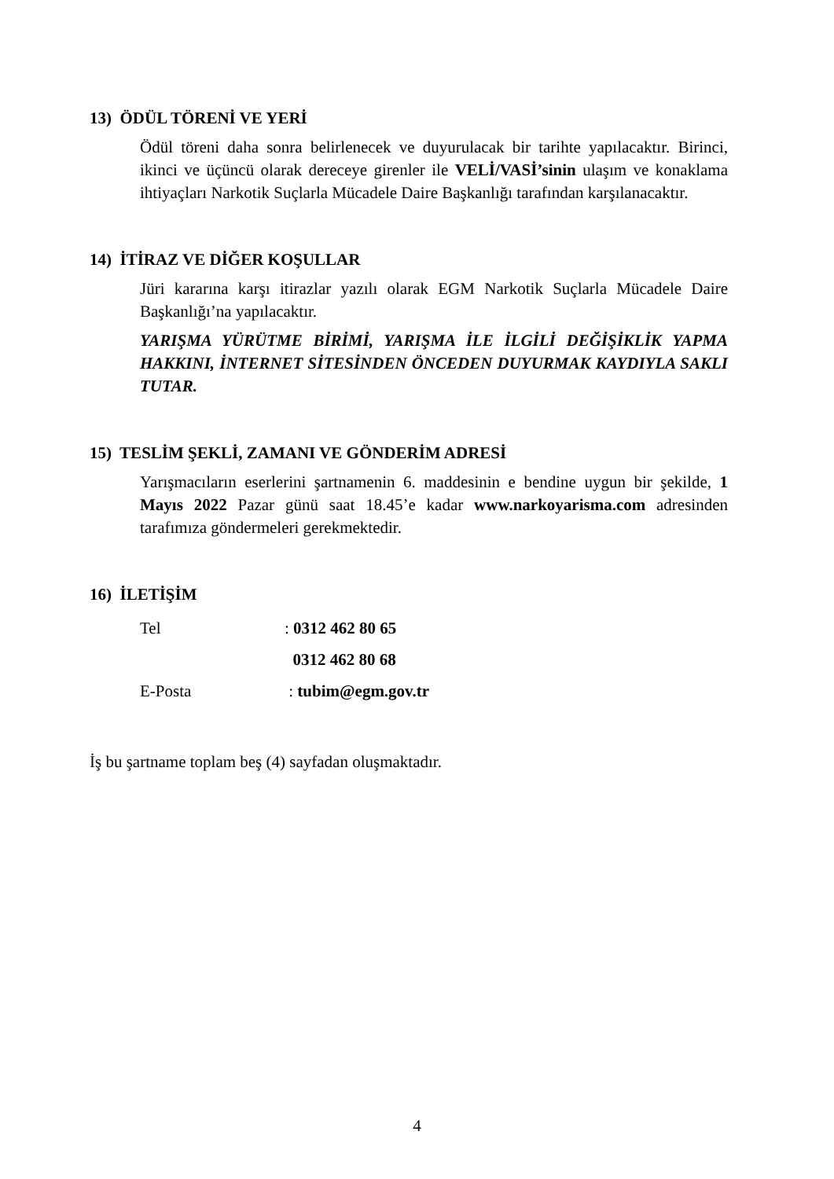13) ÖDÜL TÖRENİ VE YERİ
Ödül töreni daha sonra belirlenecek ve duyurulacak bir tarihte yapılacaktır. Birinci, ikinci ve üçüncü olarak dereceye girenler ile VELİ/VASİ’sinin ulaşım ve konaklama ihtiyaçları Narkotik Suçlarla Mücadele Daire Başkanlığı tarafından karşılanacaktır.
14) İTİRAZ VE DİĞER KOŞULLAR
Jüri kararına karşı itirazlar yazılı olarak EGM Narkotik Suçlarla Mücadele Daire Başkanlığı’na yapılacaktır.
YARIŞMA YÜRÜTME BİRİMİ, YARIŞMA İLE İLGİLİ DEĞİŞİKLİK YAPMA HAKKINI, İNTERNET SİTESİNDEN ÖNCEDEN DUYURMAK KAYDIYLA SAKLI TUTAR.
15) TESLİM ŞEKLİ, ZAMANI VE GÖNDERİM ADRESİ
Yarışmacıların eserlerini şartnamenin 6. maddesinin e bendine uygun bir şekilde, 1 Mayıs 2022 Pazar günü saat 18.45’e kadar www.narkoyarisma.com adresinden tarafımıza göndermeleri gerekmektedir.
16) İLETİŞİM
Tel: 0312 462 80 65
0312 462 80 68
E-Posta : tubim@egm.gov.tr
İş bu şartname toplam beş (4) sayfadan oluşmaktadır.
4